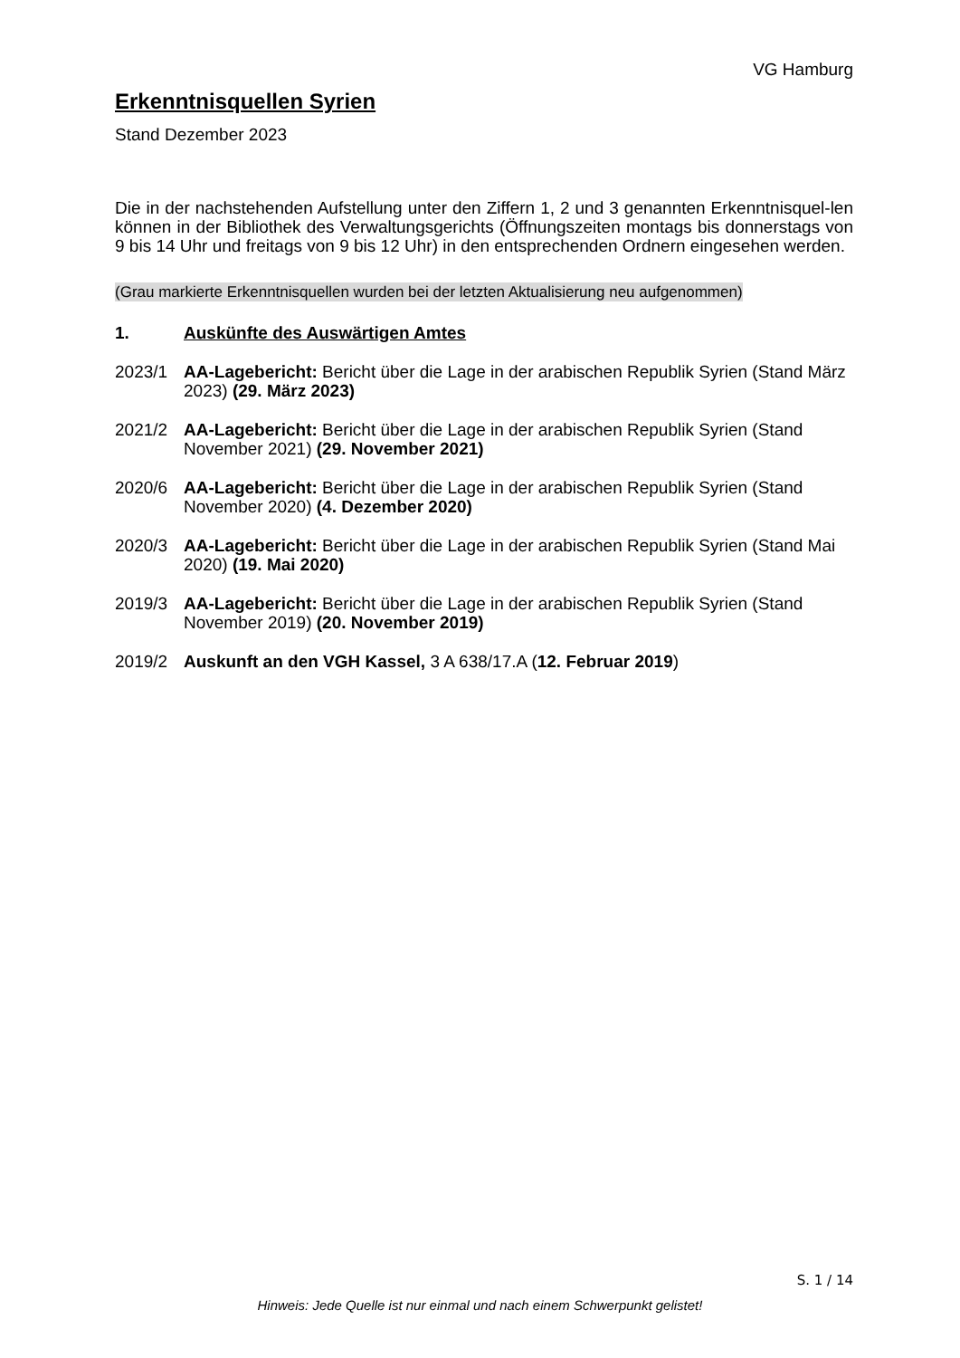VG Hamburg
Erkenntnisquellen Syrien
Stand Dezember 2023
Die in der nachstehenden Aufstellung unter den Ziffern 1, 2 und 3 genannten Erkenntnisquel-len können in der Bibliothek des Verwaltungsgerichts (Öffnungszeiten montags bis donnerstags von 9 bis 14 Uhr und freitags von 9 bis 12 Uhr) in den entsprechenden Ordnern eingesehen werden.
(Grau markierte Erkenntnisquellen wurden bei der letzten Aktualisierung neu aufgenommen)
1. Auskünfte des Auswärtigen Amtes
2023/1 AA-Lagebericht: Bericht über die Lage in der arabischen Republik Syrien (Stand März 2023) (29. März 2023)
2021/2 AA-Lagebericht: Bericht über die Lage in der arabischen Republik Syrien (Stand November 2021) (29. November 2021)
2020/6 AA-Lagebericht: Bericht über die Lage in der arabischen Republik Syrien (Stand November 2020) (4. Dezember 2020)
2020/3 AA-Lagebericht: Bericht über die Lage in der arabischen Republik Syrien (Stand Mai 2020) (19. Mai 2020)
2019/3 AA-Lagebericht: Bericht über die Lage in der arabischen Republik Syrien (Stand November 2019) (20. November 2019)
2019/2 Auskunft an den VGH Kassel, 3 A 638/17.A (12. Februar 2019)
S. 1 / 14
Hinweis: Jede Quelle ist nur einmal und nach einem Schwerpunkt gelistet!